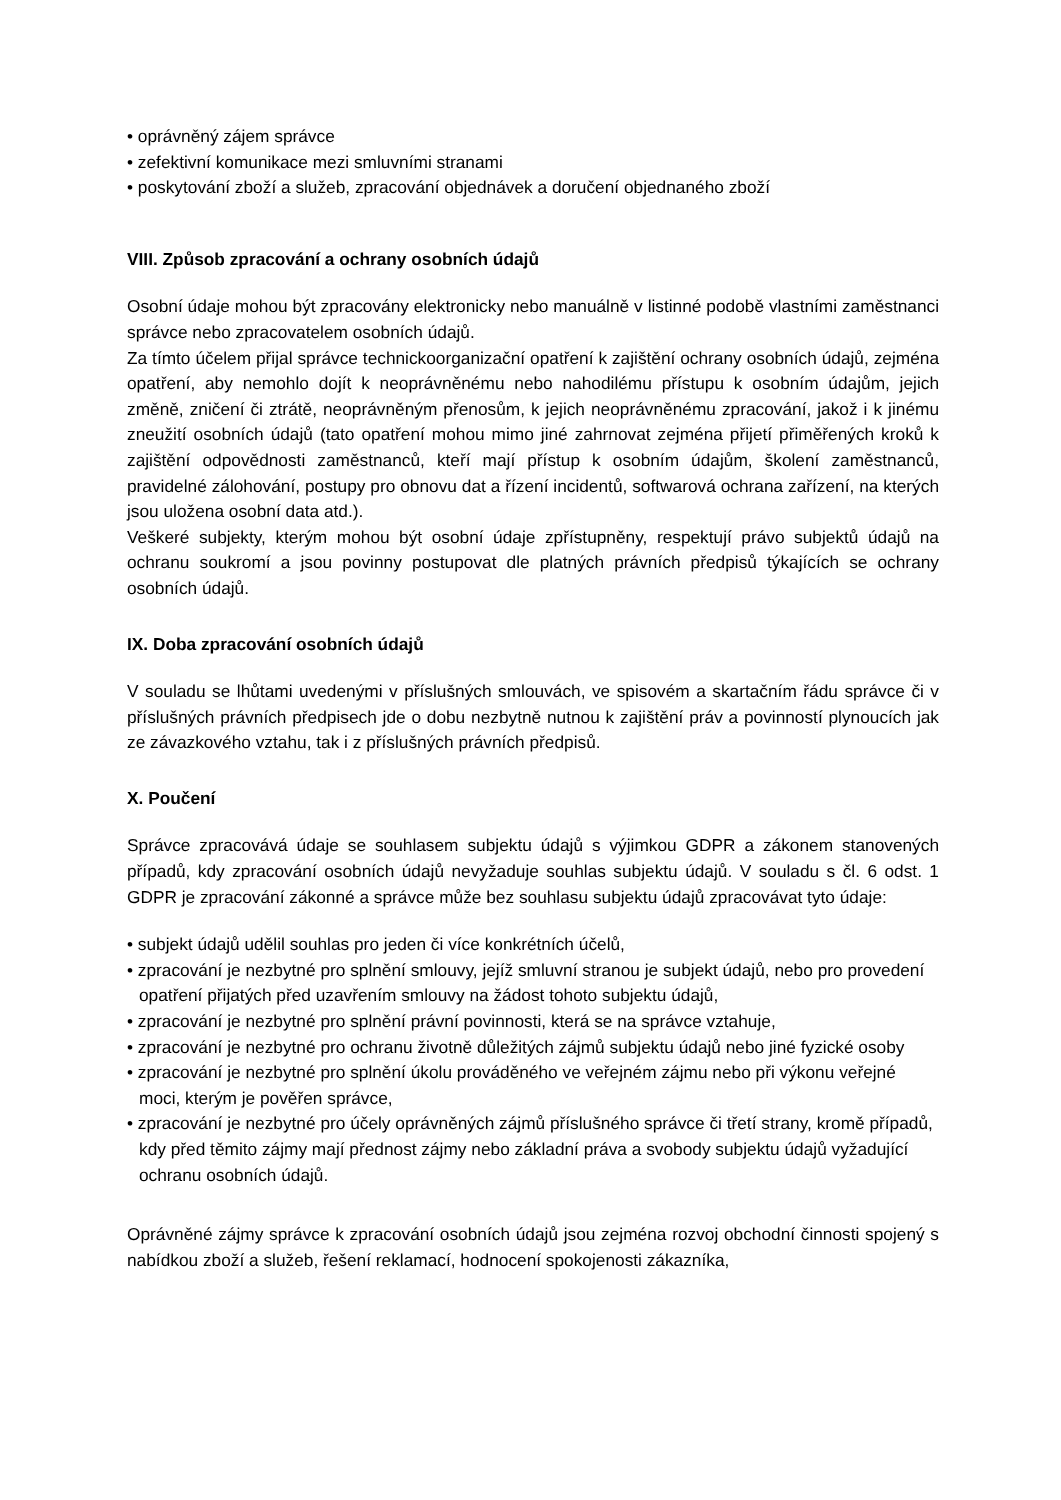• oprávněný zájem správce
• zefektivní komunikace mezi smluvními stranami
• poskytování zboží a služeb, zpracování objednávek a doručení objednaného zboží
VIII. Způsob zpracování a ochrany osobních údajů
Osobní údaje mohou být zpracovány elektronicky nebo manuálně v listinné podobě vlastními zaměstnanci správce nebo zpracovatelem osobních údajů.
Za tímto účelem přijal správce technickoorganizační opatření k zajištění ochrany osobních údajů, zejména opatření, aby nemohlo dojít k neoprávněnému nebo nahodilému přístupu k osobním údajům, jejich změně, zničení či ztrátě, neoprávněným přenosům, k jejich neoprávněnému zpracování, jakož i k jinému zneužití osobních údajů (tato opatření mohou mimo jiné zahrnovat zejména přijetí přiměřených kroků k zajištění odpovědnosti zaměstnanců, kteří mají přístup k osobním údajům, školení zaměstnanců, pravidelné zálohování, postupy pro obnovu dat a řízení incidentů, softwarová ochrana zařízení, na kterých jsou uložena osobní data atd.).
Veškeré subjekty, kterým mohou být osobní údaje zpřístupněny, respektují právo subjektů údajů na ochranu soukromí a jsou povinny postupovat dle platných právních předpisů týkajících se ochrany osobních údajů.
IX. Doba zpracování osobních údajů
V souladu se lhůtami uvedenými v příslušných smlouvách, ve spisovém a skartačním řádu správce či v příslušných právních předpisech jde o dobu nezbytně nutnou k zajištění práv a povinností plynoucích jak ze závazkového vztahu, tak i z příslušných právních předpisů.
X. Poučení
Správce zpracovává údaje se souhlasem subjektu údajů s výjimkou GDPR a zákonem stanovených případů, kdy zpracování osobních údajů nevyžaduje souhlas subjektu údajů. V souladu s čl. 6 odst. 1 GDPR je zpracování zákonné a správce může bez souhlasu subjektu údajů zpracovávat tyto údaje:
• subjekt údajů udělil souhlas pro jeden či více konkrétních účelů,
• zpracování je nezbytné pro splnění smlouvy, jejíž smluvní stranou je subjekt údajů, nebo pro provedení opatření přijatých před uzavřením smlouvy na žádost tohoto subjektu údajů,
• zpracování je nezbytné pro splnění právní povinnosti, která se na správce vztahuje,
• zpracování je nezbytné pro ochranu životně důležitých zájmů subjektu údajů nebo jiné fyzické osoby
• zpracování je nezbytné pro splnění úkolu prováděného ve veřejném zájmu nebo při výkonu veřejné moci, kterým je pověřen správce,
• zpracování je nezbytné pro účely oprávněných zájmů příslušného správce či třetí strany, kromě případů, kdy před těmito zájmy mají přednost zájmy nebo základní práva a svobody subjektu údajů vyžadující ochranu osobních údajů.
Oprávněné zájmy správce k zpracování osobních údajů jsou zejména rozvoj obchodní činnosti spojený s nabídkou zboží a služeb, řešení reklamací, hodnocení spokojenosti zákazníka,